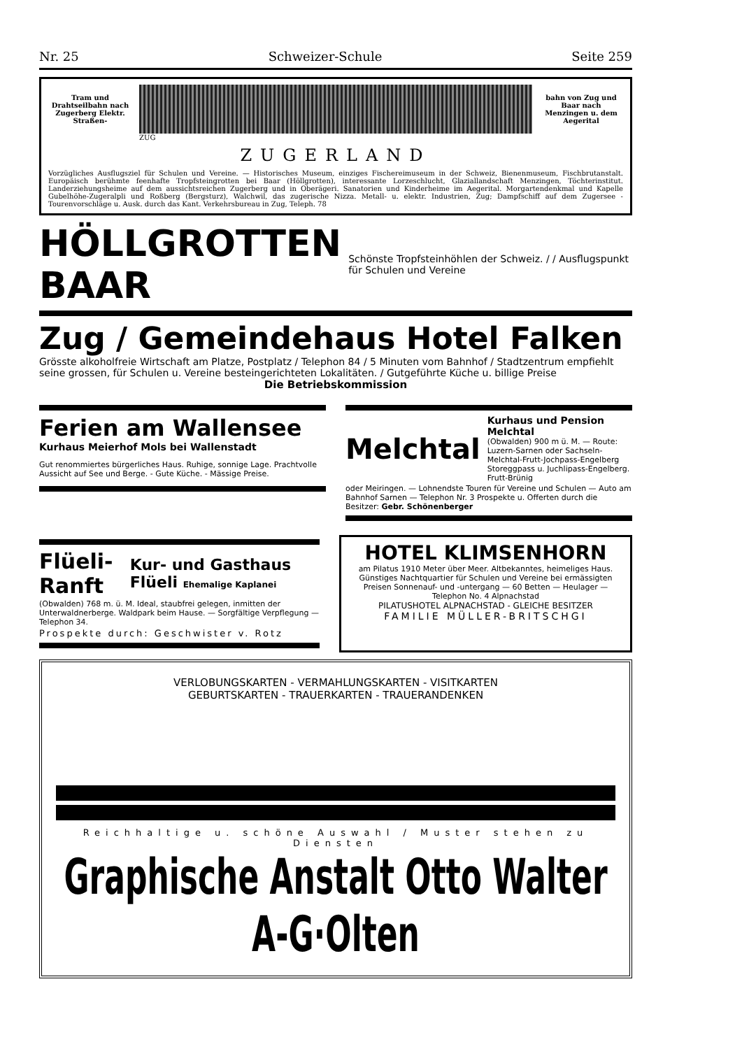Nr. 25 Schweizer-Schule Seite 259
Tram und Drahtseilbahn nach Zugerberg Elektr. Straßen-
bahn von Zug und Baar nach Menzingen u. dem Aegerital
ZUG
ZUGERLAND
Vorzügliches Ausflugsziel für Schulen und Vereine. — Historisches Museum, einziges Fischereimuseum in der Schweiz, Bienenmuseum, Fischbrutanstalt. Europäisch berühmte feenhafte Tropfsteingrotten bei Baar (Höllgrotten), interessante Lorzeschlucht, Glaziallandschaft Menzingen, Töchterinstitut. Landerziehungsheime auf dem aussichtsreichen Zugerberg und in Oberägeri. Sanatorien und Kinderheime im Aegerital. Morgartendenkmal und Kapelle Gubelhöhe-Zugeralpli und Roßberg (Bergsturz), Walchwil, das zugerische Nizza. Metall- u. elektr. Industrien, Zug; Dampfschiff auf dem Zugersee - Tourenvorschläge u. Ausk. durch das Kant. Verkehrsbureau in Zug, Teleph. 78
HÖLLGROTTEN BAAR
Schönste Tropfsteinhöhlen der Schweiz. / / Ausflugspunkt für Schulen und Vereine
Zug / Gemeindehaus Hotel Falken
Grösste alkoholfreie Wirtschaft am Platze, Postplatz / Telephon 84 / 5 Minuten vom Bahnhof / Stadtzentrum empfiehlt seine grossen, für Schulen u. Vereine besteingerichteten Lokalitäten. / Gutgeführte Küche u. billige Preise
Die Betriebskommission
Ferien am Wallensee
Kurhaus Meierhof Mols bei Wallenstadt
Gut renommiertes bürgerliches Haus. Ruhige, sonnige Lage. Prachtvolle Aussicht auf See und Berge. - Gute Küche. - Mässige Preise.
Melchtal
Kurhaus und Pension Melchtal
(Obwalden) 900 m ü. M. — Route: Luzern-Sarnen oder Sachseln-Melchtal-Frutt-Jochpass-Engelberg Storeggpass u. Juchlipass-Engelberg. Frutt-Brünig
oder Meiringen. — Lohnendste Touren für Vereine und Schulen — Auto am Bahnhof Sarnen — Telephon Nr. 3 Prospekte u. Offerten durch die Besitzer: Gebr. Schönenberger
Flüeli-Ranft
Kur- und Gasthaus Flüeli Ehemalige Kaplanei
(Obwalden) 768 m. ü. M. Ideal, staubfrei gelegen, inmitten der Unterwaldnerberge. Waldpark beim Hause. — Sorgfältige Verpflegung — Telephon 34.
Prospekte durch: Geschwister v. Rotz
HOTEL KLIMSENHORN
am Pilatus 1910 Meter über Meer. Altbekanntes, heimeliges Haus. Günstiges Nachtquartier für Schulen und Vereine bei ermässigten Preisen Sonnenauf- und -untergang — 60 Betten — Heulager — Telephon No. 4 Alpnachstad
PILATUSHOTEL ALPNACHSTAD - GLEICHE BESITZER
FAMILIE MÜLLER-BRITSCHGI
VERLOBUNGSKARTEN - VERMAHLUNGSKARTEN - VISITKARTEN
GEBURTSKARTEN - TRAUERKARTEN - TRAUERANDENKEN
Reichhaltige u. schöne Auswahl / Muster stehen zu Diensten
Graphische Anstalt Otto Walter A-G·Olten